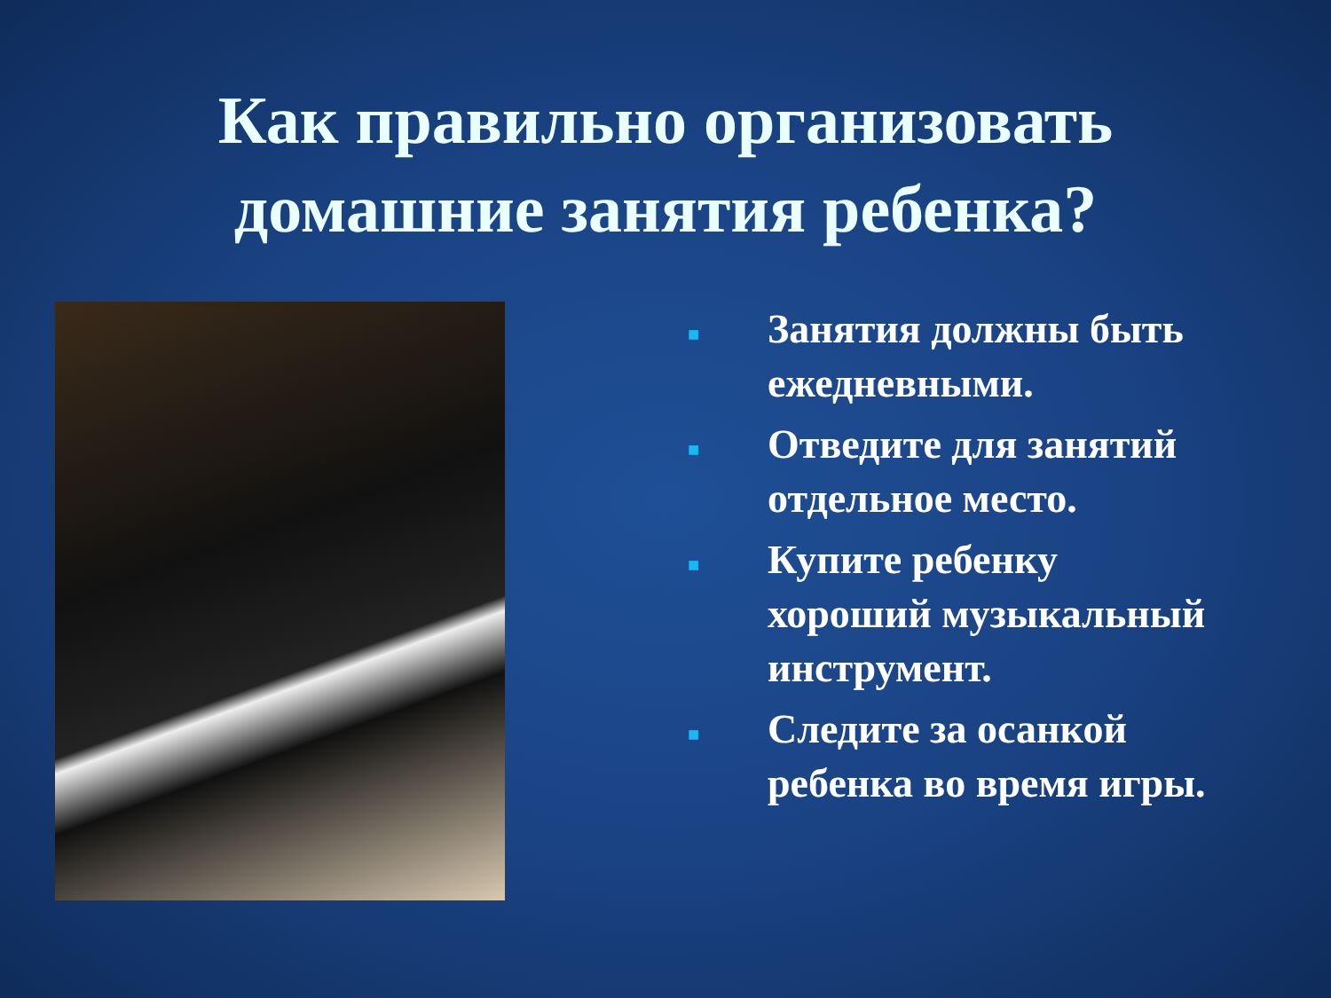Как правильно организовать
домашние занятия ребенка?
■ Занятия должны быть ежедневными.
■ Отведите для занятий отдельное место.
■ Купите ребенку хороший музыкальный инструмент.
■ Следите за осанкой ребенка во время игры.